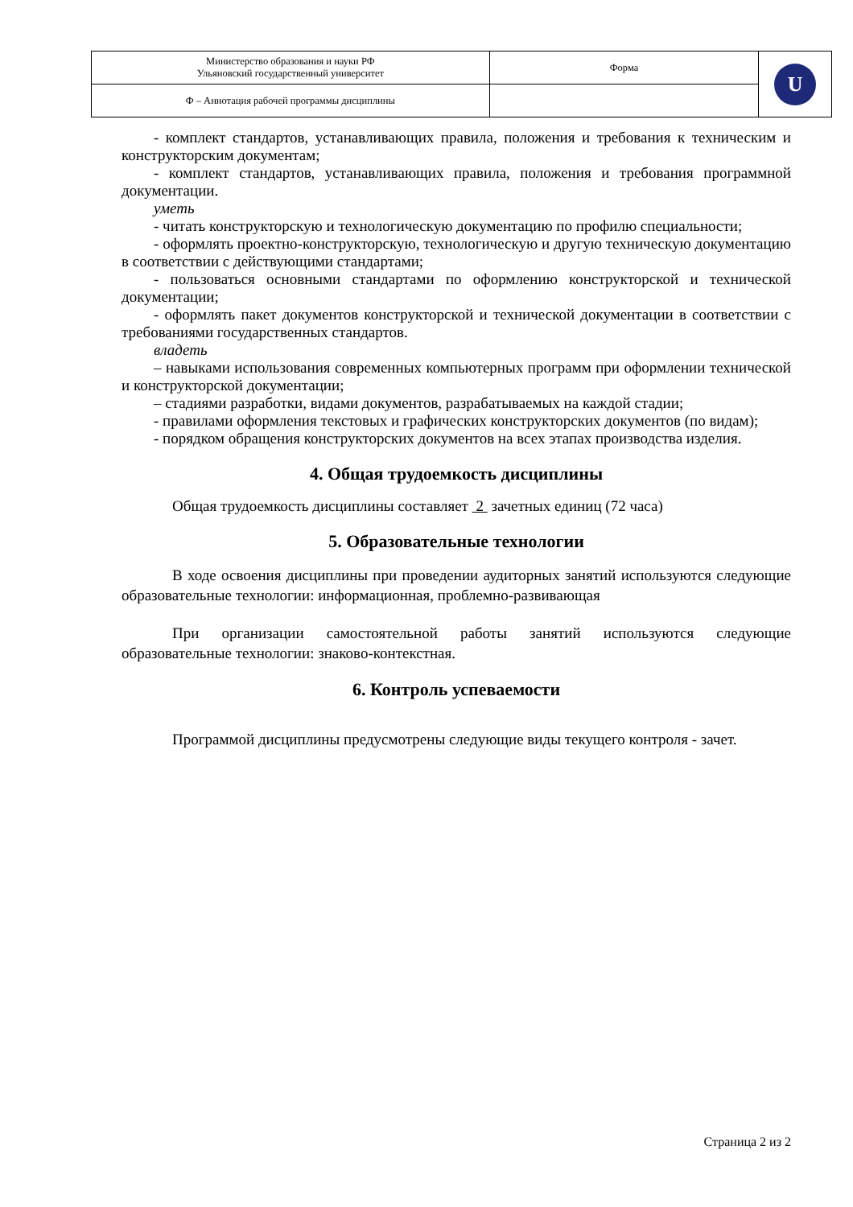| Министерство образования и науки РФ Ульяновский государственный университет | Форма | U |
| Ф – Аннотация рабочей программы дисциплины | | |
- комплект стандартов, устанавливающих правила, положения и требования к техническим и конструкторским документам;
- комплект стандартов, устанавливающих правила, положения и требования программной документации.
уметь
- читать конструкторскую и технологическую документацию по профилю специальности;
- оформлять проектно-конструкторскую, технологическую и другую техническую документацию в соответствии с действующими стандартами;
- пользоваться основными стандартами по оформлению конструкторской и технической документации;
- оформлять пакет документов конструкторской и технической документации в соответствии с требованиями государственных стандартов.
владеть
– навыками использования современных компьютерных программ при оформлении технической и конструкторской документации;
– стадиями разработки, видами документов, разрабатываемых на каждой стадии;
- правилами оформления текстовых и графических конструкторских документов (по видам);
- порядком обращения конструкторских документов на всех этапах производства изделия.
4. Общая трудоемкость дисциплины
Общая трудоемкость дисциплины составляет 2 зачетных единиц (72 часа)
5. Образовательные технологии
В ходе освоения дисциплины при проведении аудиторных занятий используются следующие образовательные технологии: информационная, проблемно-развивающая
При организации самостоятельной работы занятий используются следующие образовательные технологии: знаково-контекстная.
6. Контроль успеваемости
Программой дисциплины предусмотрены следующие виды текущего контроля - зачет.
Страница 2 из 2